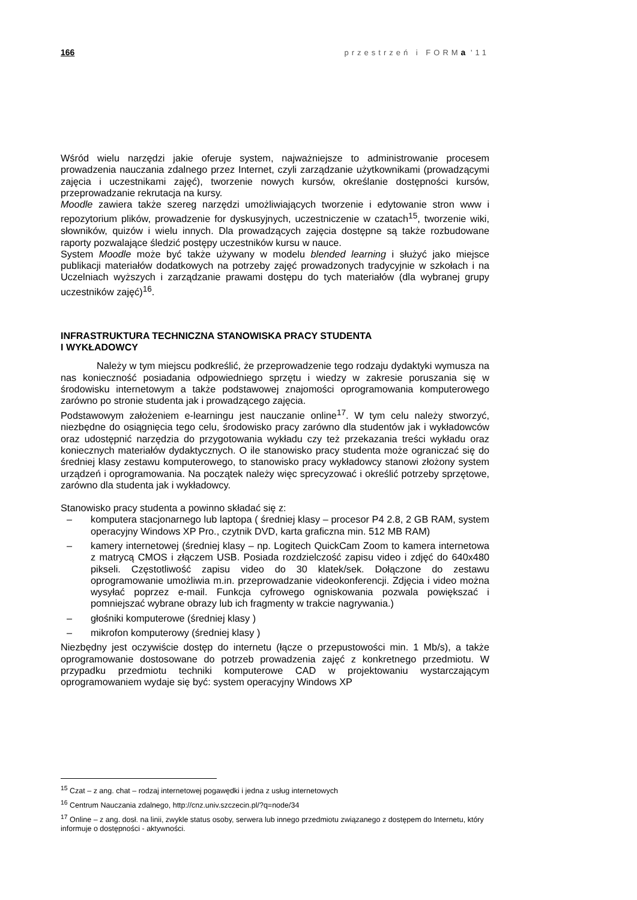166 przestrzeń i FORMa '11
Wśród wielu narzędzi jakie oferuje system, najważniejsze to administrowanie procesem prowadzenia nauczania zdalnego przez Internet, czyli zarządzanie użytkownikami (prowadzącymi zajęcia i uczestnikami zajęć), tworzenie nowych kursów, określanie dostępności kursów, przeprowadzanie rekrutacja na kursy.
Moodle zawiera także szereg narzędzi umożliwiających tworzenie i edytowanie stron www i repozytorium plików, prowadzenie for dyskusyjnych, uczestniczenie w czatach<sup>15</sup>, tworzenie wiki, słowników, quizów i wielu innych. Dla prowadzących zajęcia dostępne są także rozbudowane raporty pozwalające śledzić postępy uczestników kursu w nauce.
System Moodle może być także używany w modelu blended learning i służyć jako miejsce publikacji materiałów dodatkowych na potrzeby zajęć prowadzonych tradycyjnie w szkołach i na Uczelniach wyższych i zarządzanie prawami dostępu do tych materiałów (dla wybranej grupy uczestników zajęć)<sup>16</sup>.
INFRASTRUKTURA TECHNICZNA STANOWISKA PRACY STUDENTA
I WYKŁADOWCY
Należy w tym miejscu podkreślić, że przeprowadzenie tego rodzaju dydaktyki wymusza na nas konieczność posiadania odpowiedniego sprzętu i wiedzy w zakresie poruszania się w środowisku internetowym a także podstawowej znajomości oprogramowania komputerowego zarówno po stronie studenta jak i prowadzącego zajęcia.
Podstawowym założeniem e-learningu jest nauczanie online<sup>17</sup>. W tym celu należy stworzyć, niezbędne do osiągnięcia tego celu, środowisko pracy zarówno dla studentów jak i wykładowców oraz udostępnić narzędzia do przygotowania wykładu czy też przekazania treści wykładu oraz koniecznych materiałów dydaktycznych. O ile stanowisko pracy studenta może ograniczać się do średniej klasy zestawu komputerowego, to stanowisko pracy wykładowcy stanowi złożony system urządzeń i oprogramowania. Na początek należy więc sprecyzować i określić potrzeby sprzętowe, zarówno dla studenta jak i wykładowcy.
Stanowisko pracy studenta a powinno składać się z:
– komputera stacjonarnego lub laptopa ( średniej klasy – procesor P4 2.8, 2 GB RAM, system operacyjny Windows XP Pro., czytnik DVD, karta graficzna min. 512 MB RAM)
– kamery internetowej (średniej klasy – np. Logitech QuickCam Zoom to kamera internetowa z matrycą CMOS i złączem USB. Posiada rozdzielczość zapisu video i zdjęć do 640x480 pikseli. Częstotliwość zapisu video do 30 klatek/sek. Dołączone do zestawu oprogramowanie umożliwia m.in. przeprowadzanie videokonferencji. Zdjęcia i video można wysyłać poprzez e-mail. Funkcja cyfrowego ogniskowania pozwala powiększać i pomniejszać wybrane obrazy lub ich fragmenty w trakcie nagrywania.)
– głośniki komputerowe (średniej klasy )
– mikrofon komputerowy (średniej klasy )
Niezbędny jest oczywiście dostęp do internetu (łącze o przepustowości min. 1 Mb/s), a także oprogramowanie dostosowane do potrzeb prowadzenia zajęć z konkretnego przedmiotu. W przypadku przedmiotu techniki komputerowe CAD w projektowaniu wystarczającym oprogramowaniem wydaje się być: system operacyjny Windows XP
<sup>15</sup> Czat – z ang. chat – rodzaj internetowej pogawędki i jedna z usług internetowych
<sup>16</sup> Centrum Nauczania zdalnego, http://cnz.univ.szczecin.pl/?q=node/34
<sup>17</sup> Online – z ang. dosł. na linii, zwykle status osoby, serwera lub innego przedmiotu związanego z dostępem do Internetu, który informuje o dostępności - aktywności.